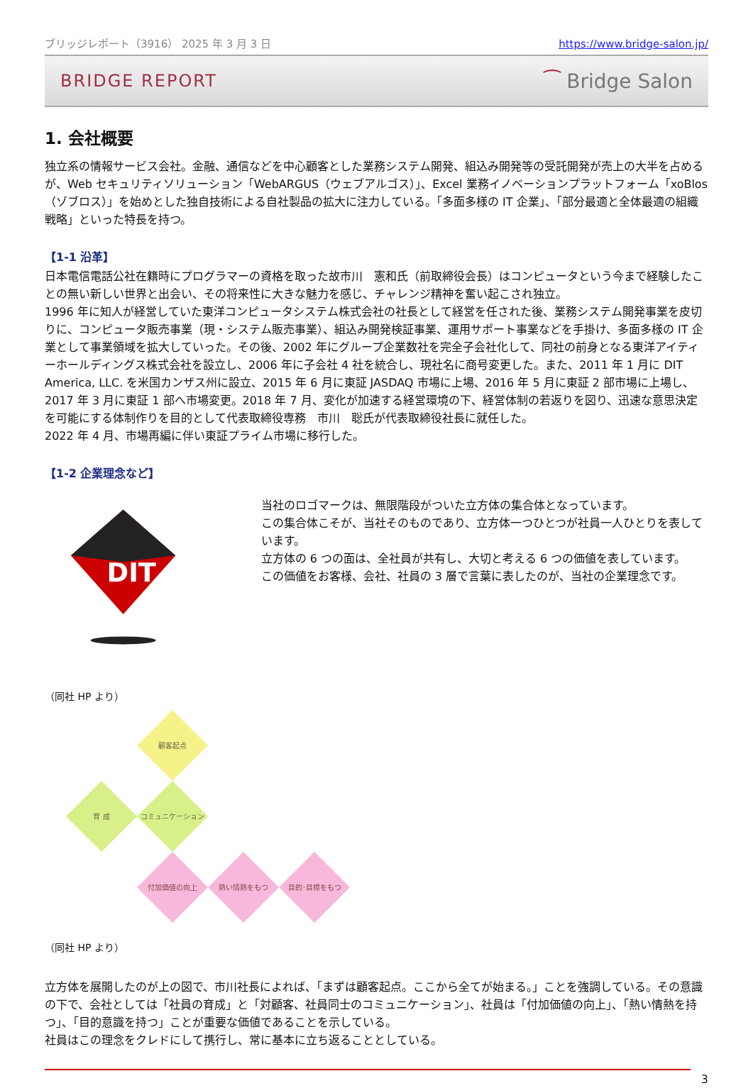ブリッジレポート（3916） 2025 年 3 月 3 日 https://www.bridge-salon.jp/
BRIDGE REPORT ⁀ Bridge Salon
1. 会社概要
独立系の情報サービス会社。金融、通信などを中心顧客とした業務システム開発、組込み開発等の受託開発が売上の大半を占めるが、Web セキュリティソリューション「WebARGUS（ウェブアルゴス）」、Excel 業務イノベーションプラットフォーム「xoBlos（ゾブロス）」を始めとした独自技術による自社製品の拡大に注力している。「多面多様の IT 企業」、「部分最適と全体最適の組織戦略」といった特長を持つ。
【1-1 沿革】
日本電信電話公社在籍時にプログラマーの資格を取った故市川　憲和氏（前取締役会長）はコンピュータという今まで経験したことの無い新しい世界と出会い、その将来性に大きな魅力を感じ、チャレンジ精神を奮い起こされ独立。
1996 年に知人が経営していた東洋コンピュータシステム株式会社の社長として経営を任された後、業務システム開発事業を皮切りに、コンピュータ販売事業（現・システム販売事業）、組込み開発検証事業、運用サポート事業などを手掛け、多面多様の IT 企業として事業領域を拡大していった。その後、2002 年にグループ企業数社を完全子会社化して、同社の前身となる東洋アイティーホールディングス株式会社を設立し、2006 年に子会社 4 社を統合し、現社名に商号変更した。また、2011 年 1 月に DIT America, LLC. を米国カンザス州に設立、2015 年 6 月に東証 JASDAQ 市場に上場、2016 年 5 月に東証 2 部市場に上場し、2017 年 3 月に東証 1 部へ市場変更。2018 年 7 月、変化が加速する経営環境の下、経営体制の若返りを図り、迅速な意思決定を可能にする体制作りを目的として代表取締役専務　市川　聡氏が代表取締役社長に就任した。
2022 年 4 月、市場再編に伴い東証プライム市場に移行した。
【1-2 企業理念など】
DIT
当社のロゴマークは、無限階段がついた立方体の集合体となっています。
この集合体こそが、当社そのものであり、立方体一つひとつが社員一人ひとりを表しています。
立方体の 6 つの面は、全社員が共有し、大切と考える 6 つの価値を表しています。
この価値をお客様、会社、社員の 3 層で言葉に表したのが、当社の企業理念です。
（同社 HP より）
顧客起点
育 成
コミュニケーション
付加価値の向上
熱い情熱をもつ
目的･目標をもつ
（同社 HP より）
立方体を展開したのが上の図で、市川社長によれば、「まずは顧客起点。ここから全てが始まる。」ことを強調している。その意識の下で、会社としては「社員の育成」と「対顧客、社員同士のコミュニケーション」、社員は「付加価値の向上」、「熱い情熱を持つ」、「目的意識を持つ」ことが重要な価値であることを示している。
社員はこの理念をクレドにして携行し、常に基本に立ち返ることとしている。
3